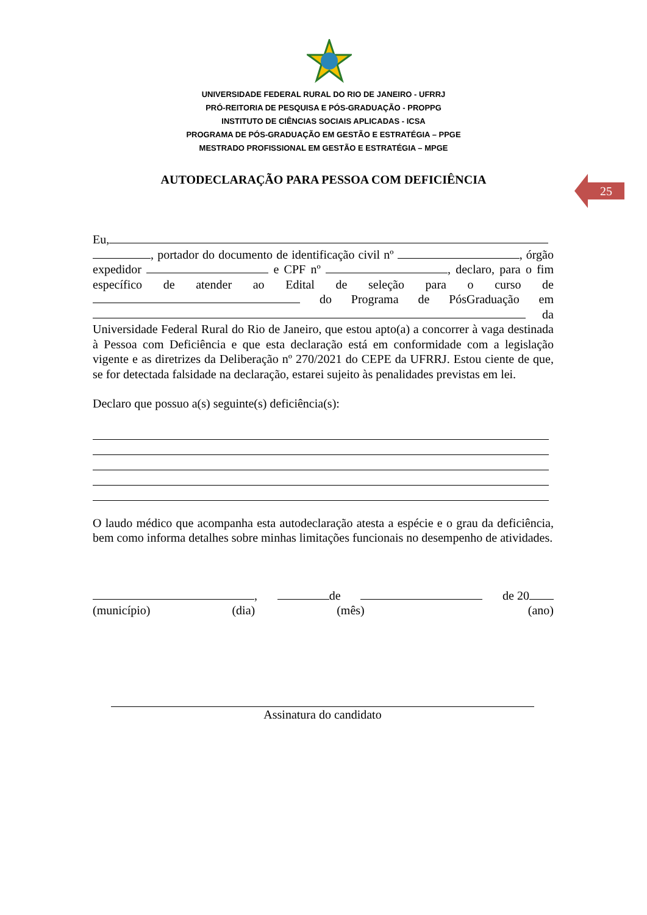25
UNIVERSIDADE FEDERAL RURAL DO RIO DE JANEIRO - UFRRJ
PRÓ-REITORIA DE PESQUISA E PÓS-GRADUAÇÃO - PROPPG
INSTITUTO DE CIÊNCIAS SOCIAIS APLICADAS - ICSA
PROGRAMA DE PÓS-GRADUAÇÃO EM GESTÃO E ESTRATÉGIA – PPGE
MESTRADO PROFISSIONAL EM GESTÃO E ESTRATÉGIA – MPGE
AUTODECLARAÇÃO PARA PESSOA COM DEFICIÊNCIA
Eu, , portador do documento de identificação civil nº , órgão expedidor e CPF nº , declaro, para o fim específico de atender ao Edital de seleção para o curso de do Programa de PósGraduação em da Universidade Federal Rural do Rio de Janeiro, que estou apto(a) a concorrer à vaga destinada à Pessoa com Deficiência e que esta declaração está em conformidade com a legislação vigente e as diretrizes da Deliberação nº 270/2021 do CEPE da UFRRJ. Estou ciente de que, se for detectada falsidade na declaração, estarei sujeito às penalidades previstas em lei.
Declaro que possuo a(s) seguinte(s) deficiência(s):
O laudo médico que acompanha esta autodeclaração atesta a espécie e o grau da deficiência, bem como informa detalhes sobre minhas limitações funcionais no desempenho de atividades.
, de de 20
(município) (dia) (mês) (ano)
Assinatura do candidato